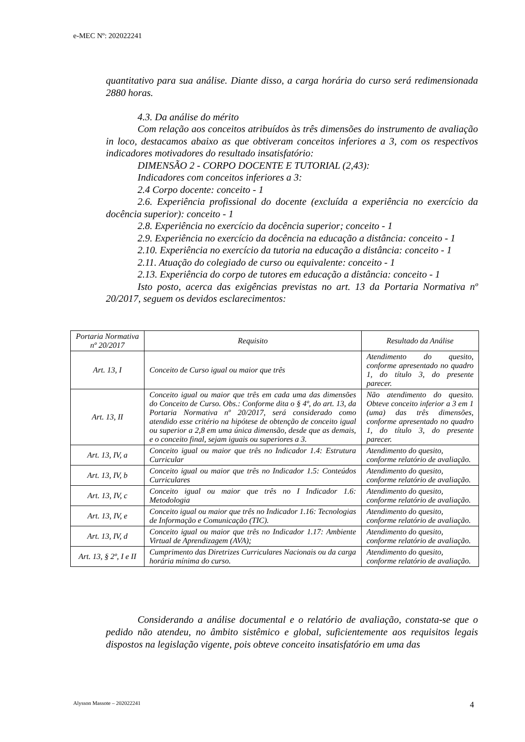e-MEC Nº: 202022241
quantitativo para sua análise. Diante disso, a carga horária do curso será redimensionada 2880 horas.
4.3. Da análise do mérito
Com relação aos conceitos atribuídos às três dimensões do instrumento de avaliação in loco, destacamos abaixo as que obtiveram conceitos inferiores a 3, com os respectivos indicadores motivadores do resultado insatisfatório:
DIMENSÃO 2 - CORPO DOCENTE E TUTORIAL (2,43):
Indicadores com conceitos inferiores a 3:
2.4 Corpo docente: conceito - 1
2.6. Experiência profissional do docente (excluída a experiência no exercício da docência superior): conceito - 1
2.8. Experiência no exercício da docência superior; conceito - 1
2.9. Experiência no exercício da docência na educação a distância: conceito - 1
2.10. Experiência no exercício da tutoria na educação a distância: conceito - 1
2.11. Atuação do colegiado de curso ou equivalente: conceito - 1
2.13. Experiência do corpo de tutores em educação a distância: conceito - 1
Isto posto, acerca das exigências previstas no art. 13 da Portaria Normativa nº 20/2017, seguem os devidos esclarecimentos:
| Portaria Normativa nº 20/2017 | Requisito | Resultado da Análise |
| --- | --- | --- |
| Art. 13, I | Conceito de Curso igual ou maior que três | Atendimento do quesito, conforme apresentado no quadro 1, do título 3, do presente parecer. |
| Art. 13, II | Conceito igual ou maior que três em cada uma das dimensões do Conceito de Curso. Obs.: Conforme dita o § 4º, do art. 13, da Portaria Normativa nº 20/2017, será considerado como atendido esse critério na hipótese de obtenção de conceito igual ou superior a 2,8 em uma única dimensão, desde que as demais, e o conceito final, sejam iguais ou superiores a 3. | Não atendimento do quesito. Obteve conceito inferior a 3 em 1 (uma) das três dimensões, conforme apresentado no quadro 1, do título 3, do presente parecer. |
| Art. 13, IV, a | Conceito igual ou maior que três no Indicador 1.4: Estrutura Curricular | Atendimento do quesito, conforme relatório de avaliação. |
| Art. 13, IV, b | Conceito igual ou maior que três no Indicador 1.5: Conteúdos Curriculares | Atendimento do quesito, conforme relatório de avaliação. |
| Art. 13, IV, c | Conceito igual ou maior que três no I Indicador 1.6: Metodologia | Atendimento do quesito, conforme relatório de avaliação. |
| Art. 13, IV, e | Conceito igual ou maior que três no Indicador 1.16: Tecnologias de Informação e Comunicação (TIC). | Atendimento do quesito, conforme relatório de avaliação. |
| Art. 13, IV, d | Conceito igual ou maior que três no Indicador 1.17: Ambiente Virtual de Aprendizagem (AVA); | Atendimento do quesito, conforme relatório de avaliação. |
| Art. 13, § 2º, I e II | Cumprimento das Diretrizes Curriculares Nacionais ou da carga horária mínima do curso. | Atendimento do quesito, conforme relatório de avaliação. |
Considerando a análise documental e o relatório de avaliação, constata-se que o pedido não atendeu, no âmbito sistêmico e global, suficientemente aos requisitos legais dispostos na legislação vigente, pois obteve conceito insatisfatório em uma das
Alysson Massote – 202022241 4